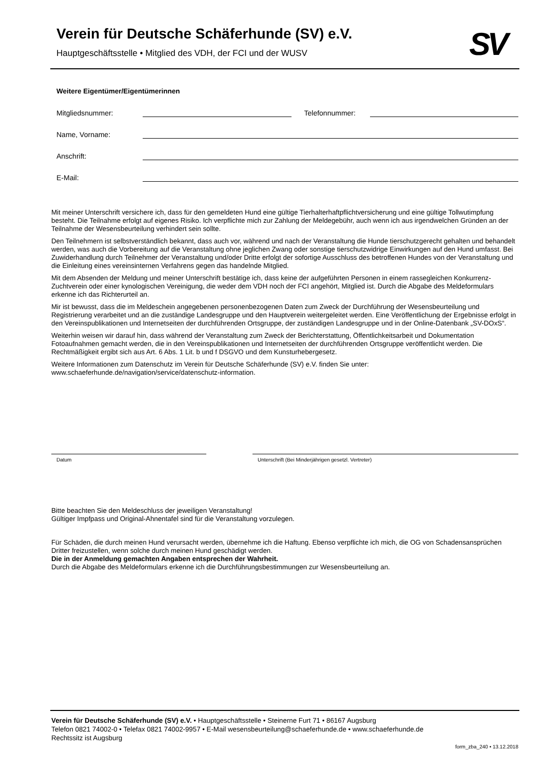Verein für Deutsche Schäferhunde (SV) e.V.
Hauptgeschäftsstelle • Mitglied des VDH, der FCI und der WUSV
SV
Weitere Eigentümer/Eigentümerinnen
Mitgliedsnummer: Telefonnummer:
Name, Vorname:
Anschrift:
E-Mail:
Mit meiner Unterschrift versichere ich, dass für den gemeldeten Hund eine gültige Tierhalterhaftpflichtversicherung und eine gültige Tollwutimpfung besteht. Die Teilnahme erfolgt auf eigenes Risiko. Ich verpflichte mich zur Zahlung der Meldegebühr, auch wenn ich aus irgendwelchen Gründen an der Teilnahme der Wesensbeurteilung verhindert sein sollte.
Den Teilnehmern ist selbstverständlich bekannt, dass auch vor, während und nach der Veranstaltung die Hunde tierschutzgerecht gehalten und behandelt werden, was auch die Vorbereitung auf die Veranstaltung ohne jeglichen Zwang oder sonstige tierschutzwidrige Einwirkungen auf den Hund umfasst. Bei Zuwiderhandlung durch Teilnehmer der Veranstaltung und/oder Dritte erfolgt der sofortige Ausschluss des betroffenen Hundes von der Veranstaltung und die Einleitung eines vereinsinternen Verfahrens gegen das handelnde Mitglied.
Mit dem Absenden der Meldung und meiner Unterschrift bestätige ich, dass keine der aufgeführten Personen in einem rassegleichen Konkurrenz-Zuchtverein oder einer kynologischen Vereinigung, die weder dem VDH noch der FCI angehört, Mitglied ist. Durch die Abgabe des Meldeformulars erkenne ich das Richterurteil an.
Mir ist bewusst, dass die im Meldeschein angegebenen personenbezogenen Daten zum Zweck der Durchführung der Wesensbeurteilung und Registrierung verarbeitet und an die zuständige Landesgruppe und den Hauptverein weitergeleitet werden. Eine Veröffentlichung der Ergebnisse erfolgt in den Vereinspublikationen und Internetseiten der durchführenden Ortsgruppe, der zuständigen Landesgruppe und in der Online-Datenbank „SV-DOxS“.
Weiterhin weisen wir darauf hin, dass während der Veranstaltung zum Zweck der Berichterstattung, Öffentlichkeitsarbeit und Dokumentation Fotoaufnahmen gemacht werden, die in den Vereinspublikationen und Internetseiten der durchführenden Ortsgruppe veröffentlicht werden. Die Rechtmäßigkeit ergibt sich aus Art. 6 Abs. 1 Lit. b und f DSGVO und dem Kunsturhebergesetz.
Weitere Informationen zum Datenschutz im Verein für Deutsche Schäferhunde (SV) e.V. finden Sie unter: www.schaeferhunde.de/navigation/service/datenschutz-information.
Datum Unterschrift (Bei Minderjährigen gesetzl. Vertreter)
Bitte beachten Sie den Meldeschluss der jeweiligen Veranstaltung!
Gültiger Impfpass und Original-Ahnentafel sind für die Veranstaltung vorzulegen.
Für Schäden, die durch meinen Hund verursacht werden, übernehme ich die Haftung. Ebenso verpflichte ich mich, die OG von Schadensansprüchen Dritter freizustellen, wenn solche durch meinen Hund geschädigt werden.
Die in der Anmeldung gemachten Angaben entsprechen der Wahrheit.
Durch die Abgabe des Meldeformulars erkenne ich die Durchführungsbestimmungen zur Wesensbeurteilung an.
Verein für Deutsche Schäferhunde (SV) e.V. • Hauptgeschäftsstelle • Steinerne Furt 71 • 86167 Augsburg
Telefon 0821 74002-0 • Telefax 0821 74002-9957 • E-Mail wesensbeurteilung@schaeferhunde.de • www.schaeferhunde.de
Rechtssitz ist Augsburg
form_zba_240 • 13.12.2018